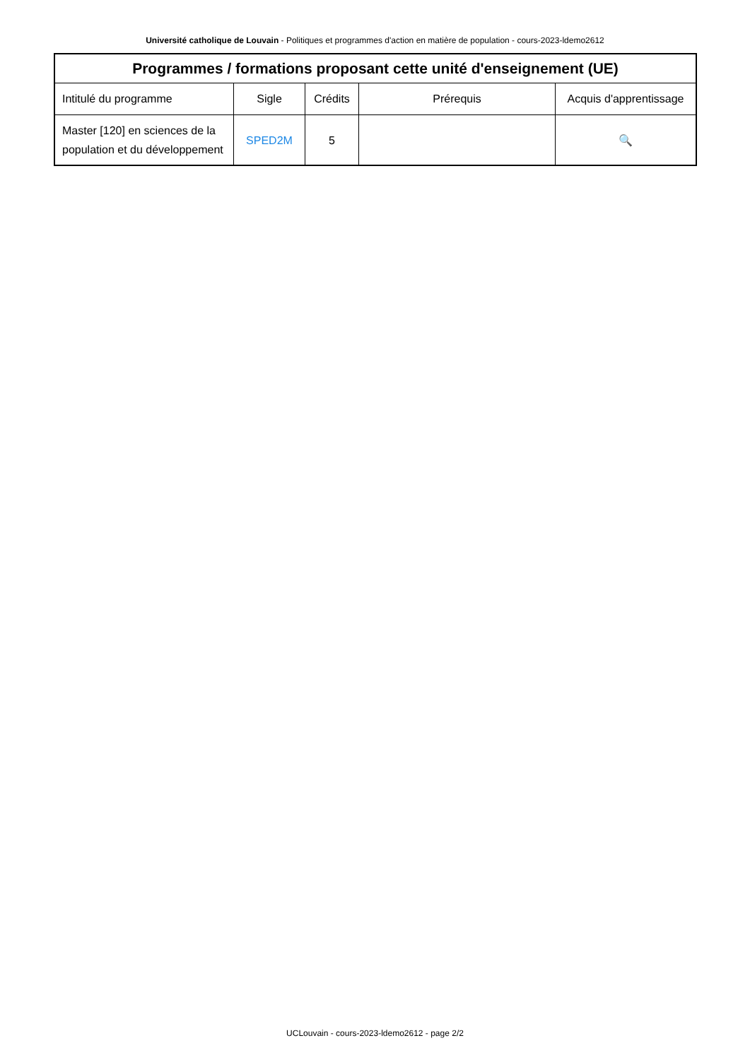Université catholique de Louvain - Politiques et programmes d'action en matière de population - cours-2023-ldemo2612
| Programmes / formations proposant cette unité d'enseignement (UE) | | | | |
| --- | --- | --- | --- | --- |
| Intitulé du programme | Sigle | Crédits | Prérequis | Acquis d'apprentissage |
| Master [120] en sciences de la population et du développement | SPED2M | 5 | | 🔍 |
UCLouvain - cours-2023-ldemo2612 - page 2/2